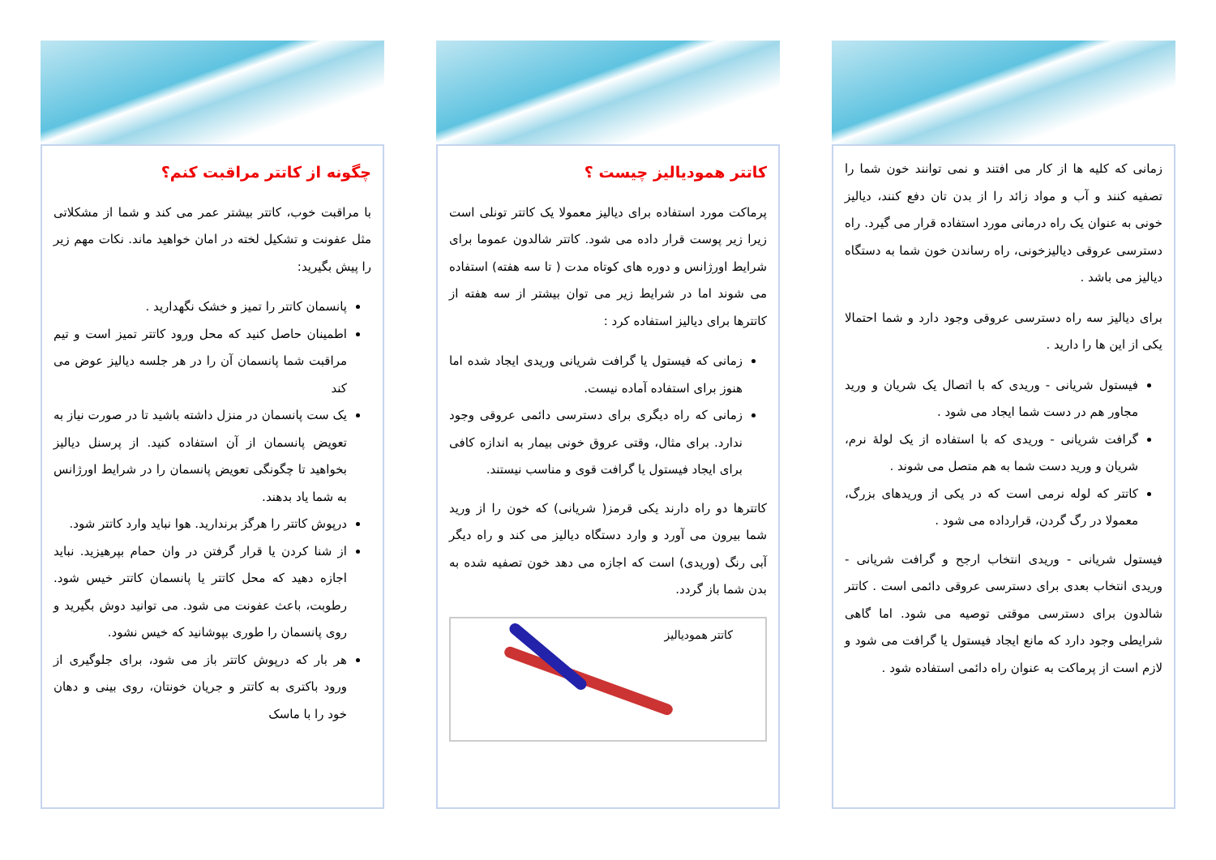زمانی که کلیه ها از کار می افتند و نمی توانند خون شما را تصفیه کنند و آب و مواد زائد را از بدن تان دفع کنند، دیالیز خونی به عنوان یک راه درمانی مورد استفاده قرار می گیرد. راه دسترسی عروقی دیالیزخونی، راه رساندن خون شما به دستگاه دیالیز می باشد .
برای دیالیز سه راه دسترسی عروقی وجود دارد و شما احتمالا یکی از این ها را دارید .
فیستول شریانی - وریدی که با اتصال یک شریان و ورید مجاور هم در دست شما ایجاد می شود .
گرافت شریانی - وریدی که با استفاده از یک لولهٔ نرم، شریان و ورید دست شما به هم متصل می شوند .
کاتتر که لوله نرمی است که در یکی از وریدهای بزرگ، معمولا در رگ گردن، قرارداده می شود .
فیستول شریانی - وریدی انتخاب ارجح و گرافت شریانی - وریدی انتخاب بعدی برای دسترسی عروقی دائمی است . کاتتر شالدون برای دسترسی موقتی توصیه می شود. اما گاهی شرایطی وجود دارد که مانع ایجاد فیستول یا گرافت می شود و لازم است از پرماکت به عنوان راه دائمی استفاده شود .
کاتتر همودیالیز چیست ؟
پرماکت مورد استفاده برای دیالیز معمولا یک کاتتر تونلی است زیرا زیر پوست قرار داده می شود. کاتتر شالدون عموما برای شرایط اورژانس و دوره های کوتاه مدت ( تا سه هفته) استفاده می شوند اما در شرایط زیر می توان بیشتر از سه هفته از کاتترها برای دیالیز استفاده کرد :
زمانی که فیستول یا گرافت شریانی وریدی ایجاد شده اما هنوز برای استفاده آماده نیست.
زمانی که راه دیگری برای دسترسی دائمی عروقی وجود ندارد. برای مثال، وقتی عروق خونی بیمار به اندازه کافی برای ایجاد فیستول یا گرافت قوی و مناسب نیستند.
کاتترها دو راه دارند یکی قرمز( شریانی) که خون را از ورید شما بیرون می آورد و وارد دستگاه دیالیز می کند و راه دیگر آبی رنگ (وریدی) است که اجازه می دهد خون تصفیه شده به بدن شما باز گردد.
کاتتر همودیالیز
چگونه از کاتتر مراقبت کنم؟
با مراقبت خوب، کاتتر بیشتر عمر می کند و شما از مشکلاتی مثل عفونت و تشکیل لخته در امان خواهید ماند. نکات مهم زیر را پیش بگیرید:
پانسمان کاتتر را تمیز و خشک نگهدارید .
اطمینان حاصل کنید که محل ورود کاتتر تمیز است و تیم مراقبت شما پانسمان آن را در هر جلسه دیالیز عوض می کند
یک ست پانسمان در منزل داشته باشید تا در صورت نیاز به تعویض پانسمان از آن استفاده کنید. از پرسنل دیالیز بخواهید تا چگونگی تعویض پانسمان را در شرایط اورژانس به شما یاد بدهند.
درپوش کاتتر را هرگز برندارید. هوا نباید وارد کاتتر شود.
از شنا کردن یا قرار گرفتن در وان حمام بپرهیزید. نباید اجازه دهید که محل کاتتر یا پانسمان کاتتر خیس شود. رطوبت، باعث عفونت می شود. می توانید دوش بگیرید و روی پانسمان را طوری بپوشانید که خیس نشود.
هر بار که درپوش کاتتر باز می شود، برای جلوگیری از ورود باکتری به کاتتر و جریان خونتان، روی بینی و دهان خود را با ماسک